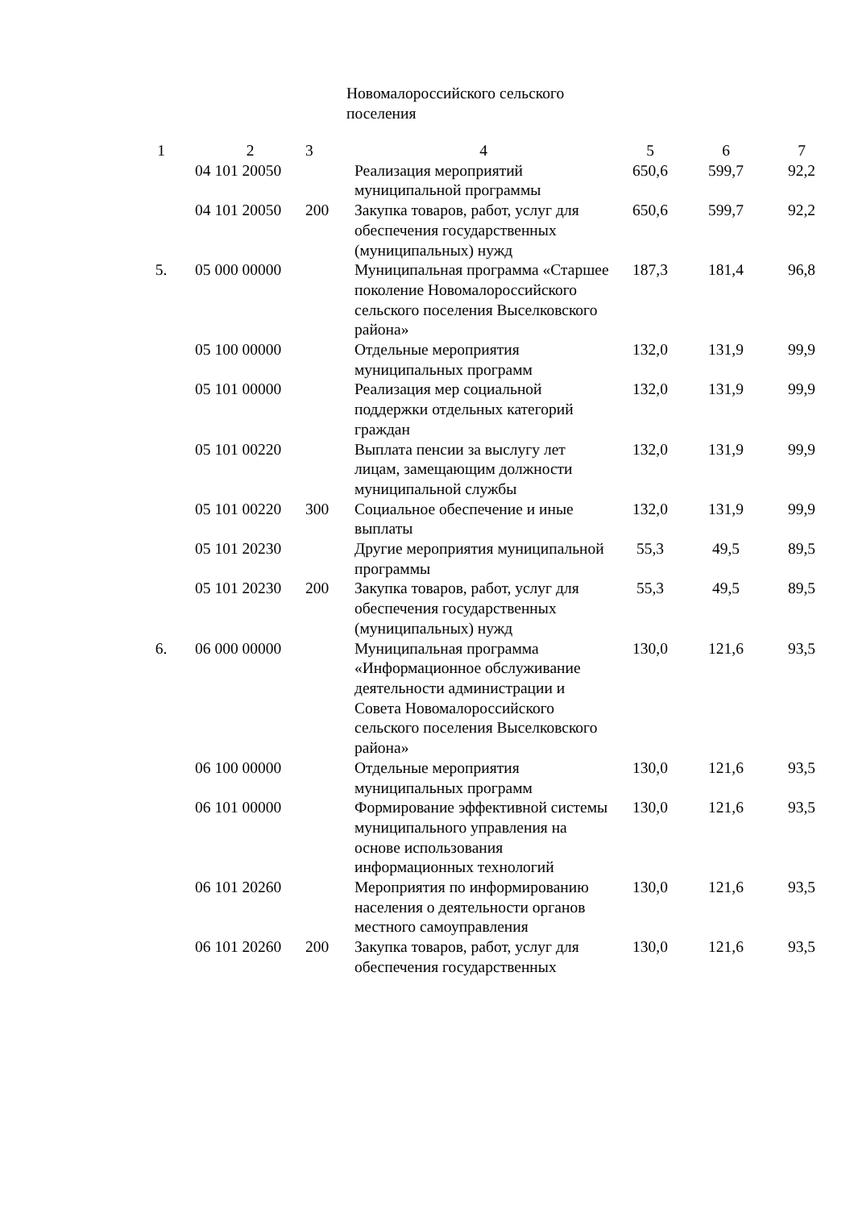Новомалороссийского сельского поселения
| 1 | 2 | 3 | 4 | 5 | 6 | 7 |
| | 04 101 20050 | | Реализация мероприятий муниципальной программы | 650,6 | 599,7 | 92,2 |
| | 04 101 20050 | 200 | Закупка товаров, работ, услуг для обеспечения государственных (муниципальных) нужд | 650,6 | 599,7 | 92,2 |
| 5. | 05 000 00000 | | Муниципальная программа «Старшее поколение Новомалороссийского сельского поселения Выселковского района» | 187,3 | 181,4 | 96,8 |
| | 05 100 00000 | | Отдельные мероприятия муниципальных программ | 132,0 | 131,9 | 99,9 |
| | 05 101 00000 | | Реализация мер социальной поддержки отдельных категорий граждан | 132,0 | 131,9 | 99,9 |
| | 05 101 00220 | | Выплата пенсии за выслугу лет лицам, замещающим должности муниципальной службы | 132,0 | 131,9 | 99,9 |
| | 05 101 00220 | 300 | Социальное обеспечение и иные выплаты | 132,0 | 131,9 | 99,9 |
| | 05 101 20230 | | Другие мероприятия муниципальной программы | 55,3 | 49,5 | 89,5 |
| | 05 101 20230 | 200 | Закупка товаров, работ, услуг для обеспечения государственных (муниципальных) нужд | 55,3 | 49,5 | 89,5 |
| 6. | 06 000 00000 | | Муниципальная программа «Информационное обслуживание деятельности администрации и Совета Новомалороссийского сельского поселения Выселковского района» | 130,0 | 121,6 | 93,5 |
| | 06 100 00000 | | Отдельные мероприятия муниципальных программ | 130,0 | 121,6 | 93,5 |
| | 06 101 00000 | | Формирование эффективной системы муниципального управления на основе использования информационных технологий | 130,0 | 121,6 | 93,5 |
| | 06 101 20260 | | Мероприятия по информированию населения о деятельности органов местного самоуправления | 130,0 | 121,6 | 93,5 |
| | 06 101 20260 | 200 | Закупка товаров, работ, услуг для обеспечения государственных | 130,0 | 121,6 | 93,5 |